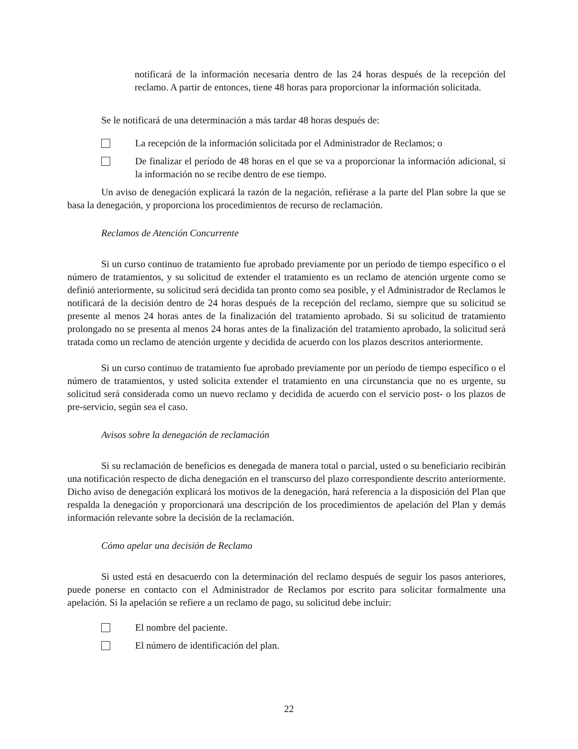notificará de la información necesaria dentro de las 24 horas después de la recepción del reclamo. A partir de entonces, tiene 48 horas para proporcionar la información solicitada.
Se le notificará de una determinación a más tardar 48 horas después de:
La recepción de la información solicitada por el Administrador de Reclamos; o
De finalizar el período de 48 horas en el que se va a proporcionar la información adicional, si la información no se recibe dentro de ese tiempo.
Un aviso de denegación explicará la razón de la negación, refiérase a la parte del Plan sobre la que se basa la denegación, y proporciona los procedimientos de recurso de reclamación.
Reclamos de Atención Concurrente
Si un curso continuo de tratamiento fue aprobado previamente por un período de tiempo específico o el número de tratamientos, y su solicitud de extender el tratamiento es un reclamo de atención urgente como se definió anteriormente, su solicitud será decidida tan pronto como sea posible, y el Administrador de Reclamos le notificará de la decisión dentro de 24 horas después de la recepción del reclamo, siempre que su solicitud se presente al menos 24 horas antes de la finalización del tratamiento aprobado. Si su solicitud de tratamiento prolongado no se presenta al menos 24 horas antes de la finalización del tratamiento aprobado, la solicitud será tratada como un reclamo de atención urgente y decidida de acuerdo con los plazos descritos anteriormente.
Si un curso continuo de tratamiento fue aprobado previamente por un período de tiempo específico o el número de tratamientos, y usted solicita extender el tratamiento en una circunstancia que no es urgente, su solicitud será considerada como un nuevo reclamo y decidida de acuerdo con el servicio post- o los plazos de pre-servicio, según sea el caso.
Avisos sobre la denegación de reclamación
Si su reclamación de beneficios es denegada de manera total o parcial, usted o su beneficiario recibirán una notificación respecto de dicha denegación en el transcurso del plazo correspondiente descrito anteriormente. Dicho aviso de denegación explicará los motivos de la denegación, hará referencia a la disposición del Plan que respalda la denegación y proporcionará una descripción de los procedimientos de apelación del Plan y demás información relevante sobre la decisión de la reclamación.
Cómo apelar una decisión de Reclamo
Si usted está en desacuerdo con la determinación del reclamo después de seguir los pasos anteriores, puede ponerse en contacto con el Administrador de Reclamos por escrito para solicitar formalmente una apelación. Si la apelación se refiere a un reclamo de pago, su solicitud debe incluir:
El nombre del paciente.
El número de identificación del plan.
22